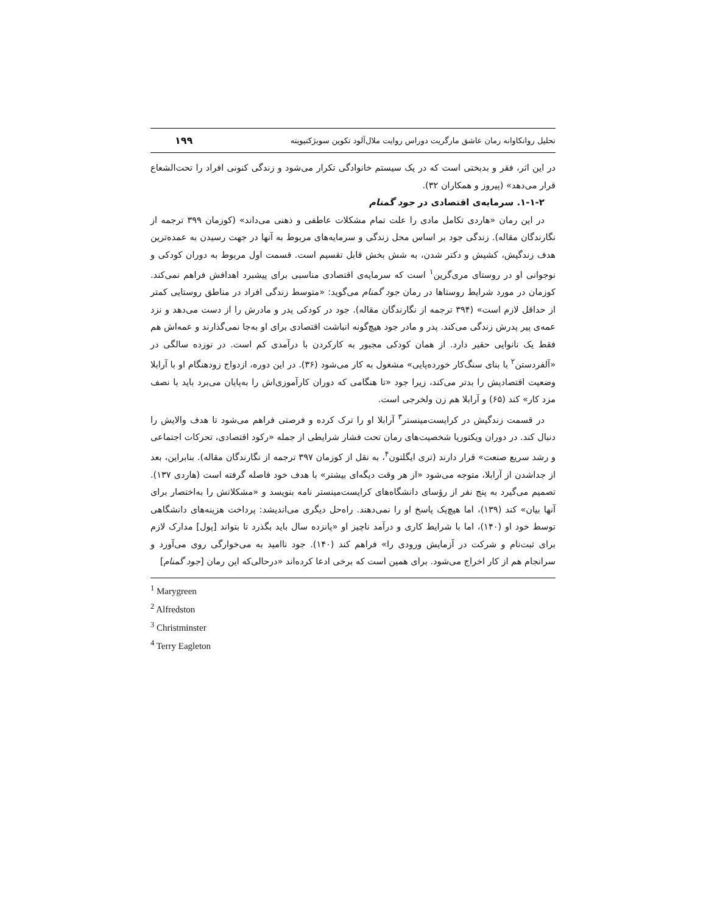تحلیل روانکاوانه رمان عاشق مارگریت دوراس روایت ملال‌آلود تکوین سوبژکتیویته ۱۹۹
در این اثر، فقر و بدبختی است که در یک سیستم خانوادگی تکرار می‌شود و زندگی کنونی افراد را تحت‌الشعاع قرار می‌دهد» (پیروز و همکاران ۳۲).
۱-۱-۲. سرمایه‌ی اقتصادی در جود گمنام
در این رمان «هاردی تکامل مادی را علت تمام مشکلات عاطفی و ذهنی می‌داند» (کوزمان ۳۹۹ ترجمه از نگارندگان مقاله). زندگی جود بر اساس محل زندگی و سرمایه‌های مربوط به آنها در جهت رسیدن به عمده‌ترین هدف زندگیش، کشیش و دکتر شدن، به شش بخش قابل تقسیم است. قسمت اول مربوط به دوران کودکی و نوجوانی او در روستای مری‌گرین<sup>۱</sup> است که سرمایه‌ی اقتصادی مناسبی برای پیشبرد اهدافش فراهم نمی‌کند. کوزمان در مورد شرایط روستاها در رمان جود گمنام می‌گوید: «متوسط زندگی افراد در مناطق روستایی کمتر از حداقل لازم است» (۳۹۴ ترجمه از نگارندگان مقاله). جود در کودکی پدر و مادرش را از دست می‌دهد و نزد عمه‌ی پیر پدرش زندگی می‌کند. پدر و مادر جود هیچ‌گونه انباشت اقتصادی برای او به‌جا نمی‌گذارند و عمه‌اش هم فقط یک نانوایی حقیر دارد. از همان کودکی مجبور به کارکردن با درآمدی کم است. در نوزده سالگی در «آلفردستن<sup>۲</sup> با بنای سنگ‌کار خورده‌پایی» مشغول به کار می‌شود (۳۶). در این دوره، ازدواج زودهنگام او با آرابلا وضعیت اقتصادیش را بدتر می‌کند، زیرا جود «تا هنگامی که دوران کارآموزی‌اش را به‌پایان می‌برد باید با نصف مزد کار» کند (۶۵) و آرابلا هم زن ولخرجی است.
در قسمت زندگیش در کرایست‌مینستر<sup>۳</sup> آرابلا او را ترک کرده و فرصتی فراهم می‌شود تا هدف والایش را دنبال کند. در دوران ویکتوریا شخصیت‌های رمان تحت فشار شرایطی از جمله «رکود اقتصادی، تحرکات اجتماعی و رشد سریع صنعت» قرار دارند (تری ایگلتون<sup>۴</sup>، به نقل از کوزمان ۳۹۷ ترجمه از نگارندگان مقاله). بنابراین، بعد از جداشدن از آرابلا، متوجه می‌شود «از هر وقت دیگه‌ای بیشتر» با هدف خود فاصله گرفته است (هاردی ۱۳۷). تصمیم می‌گیرد به پنج نفر از رؤسای دانشگاه‌های کرایست‌مینستر نامه بنویسد و «مشکلاتش را به‌اختصار برای آنها بیان» کند (۱۳۹)، اما هیچ‌یک پاسخ او را نمی‌دهند. راه‌حل دیگری می‌اندیشد: پرداخت هزینه‌های دانشگاهی توسط خود او (۱۴۰)، اما با شرایط کاری و درآمد ناچیز او «پانزده سال باید بگذرد تا بتواند [پول] مدارک لازم برای ثبت‌نام و شرکت در آزمایش ورودی را» فراهم کند (۱۴۰). جود ناامید به می‌خوارگی روی می‌آورد و سرانجام هم از کار اخراج می‌شود. برای همین است که برخی ادعا کرده‌اند «درحالی‌که این رمان [جود گمنام]
<sup>1</sup> Marygreen
<sup>2</sup> Alfredston
<sup>3</sup> Christminster
<sup>4</sup> Terry Eagleton